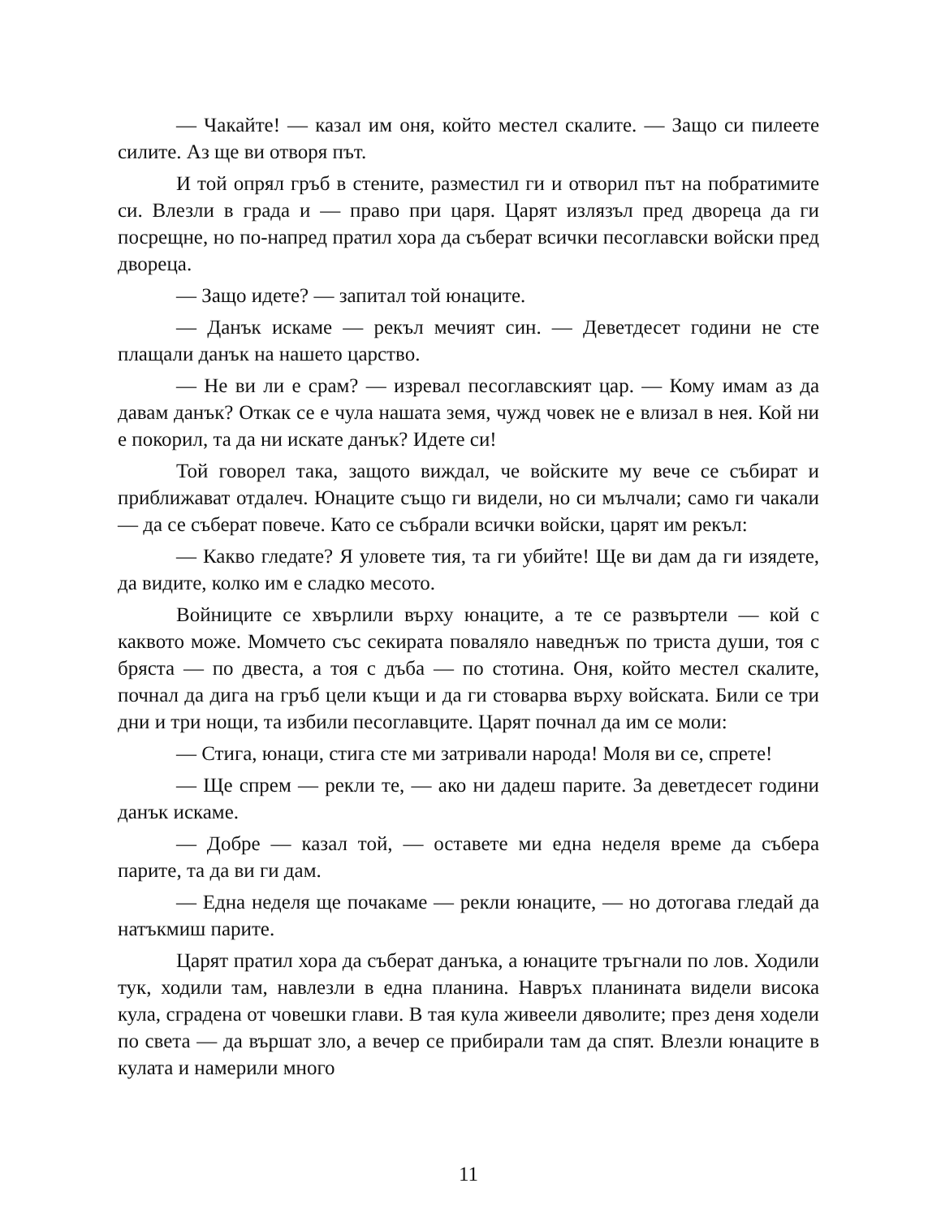— Чакайте! — казал им оня, който местел скалите. — Защо си пилеете силите. Аз ще ви отворя път.
И той опрял гръб в стените, разместил ги и отворил път на побратимите си. Влезли в града и — право при царя. Царят излязъл пред двореца да ги посрещне, но по-напред пратил хора да съберат всички песоглавски войски пред двореца.
— Защо идете? — запитал той юнаците.
— Данък искаме — рекъл мечият син. — Деветдесет години не сте плащали данък на нашето царство.
— Не ви ли е срам? — изревал песоглавският цар. — Кому имам аз да давам данък? Откак се е чула нашата земя, чужд човек не е влизал в нея. Кой ни е покорил, та да ни искате данък? Идете си!
Той говорел така, защото виждал, че войските му вече се събират и приближават отдалеч. Юнаците също ги видели, но си мълчали; само ги чакали — да се съберат повече. Като се събрали всички войски, царят им рекъл:
— Какво гледате? Я уловете тия, та ги убийте! Ще ви дам да ги изядете, да видите, колко им е сладко месото.
Войниците се хвърлили върху юнаците, а те се развъртели — кой с каквото може. Момчето със секирата поваляло наведнъж по триста души, тоя с бряста — по двеста, а тоя с дъба — по стотина. Оня, който местел скалите, почнал да дига на гръб цели къщи и да ги стоварва върху войската. Били се три дни и три нощи, та избили песоглавците. Царят почнал да им се моли:
— Стига, юнаци, стига сте ми затривали народа! Моля ви се, спрете!
— Ще спрем — рекли те, — ако ни дадеш парите. За деветдесет години данък искаме.
— Добре — казал той, — оставете ми една неделя време да събера парите, та да ви ги дам.
— Една неделя ще почакаме — рекли юнаците, — но дотогава гледай да натъкмиш парите.
Царят пратил хора да съберат данъка, а юнаците тръгнали по лов. Ходили тук, ходили там, навлезли в една планина. Навръх планината видели висока кула, сградена от човешки глави. В тая кула живеели дяволите; през деня ходели по света — да вършат зло, а вечер се прибирали там да спят. Влезли юнаците в кулата и намерили много
11